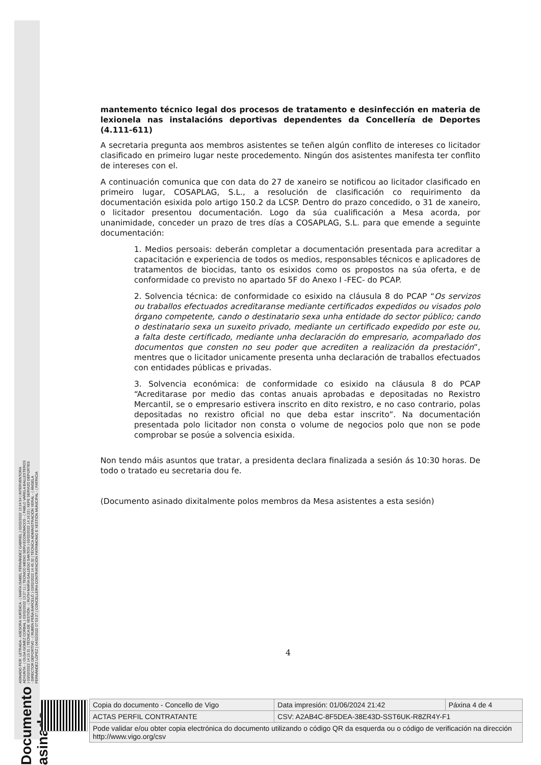ASINADO POR: LETRADA - ASESORA XURÍDICA - ( MARÍA ISABEL FERNÁNDEZ GABRIEL ) 03/02/2022 13:24:54 | INTERVENTORA ADXUNTA - ( OLGA GOMEZ CORBAL ) 03/02/2022 13:27:11 | TECNICO MEDIO SERV.ECONOMICOS - ( PABLO VARELA BALLESTEROS ) 03/02/2022 14:15:31 | TÉCNICA DE XESTIÓN - ( RUTH MARÍA GALLEGO SANTOS ) 03/02/2022 14:16:23 | XEFE SERVIZO DEPORTES - DIRECTOR DEPORTIVO - ( RUBÉN PEÑA BARCELÓ ) 03/02/2022 14:45:32 | TÉCNICA ADMINISTRACIÓN XERAL - ( ÁNGELA FERNÁNDEZ LÓPEZ ) 04/02/2022 07:53:27 | CONCELLEIRA CONTRATACIÓN PATRIMONIO E XESTIÓN MUNICIPAL - ( PATRICIA
Documento asinado
mantemento técnico legal dos procesos de tratamento e desinfección en materia de lexionela nas instalacións deportivas dependentes da Concellería de Deportes (4.111-611)
A secretaria pregunta aos membros asistentes se teñen algún conflito de intereses co licitador clasificado en primeiro lugar neste procedemento. Ningún dos asistentes manifesta ter conflito de intereses con el.
A continuación comunica que con data do 27 de xaneiro se notificou ao licitador clasificado en primeiro lugar, COSAPLAG, S.L., a resolución de clasificación co requirimento da documentación esixida polo artigo 150.2 da LCSP. Dentro do prazo concedido, o 31 de xaneiro, o licitador presentou documentación. Logo da súa cualificación a Mesa acorda, por unanimidade, conceder un prazo de tres días a COSAPLAG, S.L. para que emende a seguinte documentación:
1. Medios persoais: deberán completar a documentación presentada para acreditar a capacitación e experiencia de todos os medios, responsables técnicos e aplicadores de tratamentos de biocidas, tanto os esixidos como os propostos na súa oferta, e de conformidade co previsto no apartado 5F do Anexo I -FEC- do PCAP.
2. Solvencia técnica: de conformidade co esixido na cláusula 8 do PCAP “Os servizos ou traballos efectuados acreditaranse mediante certificados expedidos ou visados polo órgano competente, cando o destinatario sexa unha entidade do sector público; cando o destinatario sexa un suxeito privado, mediante un certificado expedido por este ou, a falta deste certificado, mediante unha declaración do empresario, acompañado dos documentos que consten no seu poder que acrediten a realización da prestación”, mentres que o licitador unicamente presenta unha declaración de traballos efectuados con entidades públicas e privadas.
3. Solvencia económica: de conformidade co esixido na cláusula 8 do PCAP “Acreditarase por medio das contas anuais aprobadas e depositadas no Rexistro Mercantil, se o empresario estivera inscrito en dito rexistro, e no caso contrario, polas depositadas no rexistro oficial no que deba estar inscrito”. Na documentación presentada polo licitador non consta o volume de negocios polo que non se pode comprobar se posúe a solvencia esixida.
Non tendo máis asuntos que tratar, a presidenta declara finalizada a sesión ás 10:30 horas. De todo o tratado eu secretaria dou fe.
(Documento asinado dixitalmente polos membros da Mesa asistentes a esta sesión)
4
| Copia do documento - Concello de Vigo | Data impresión: 01/06/2024 21:42 | Páxina 4 de 4 |
| ACTAS PERFIL CONTRATANTE | CSV: A2AB4C-8F5DEA-38E43D-SST6UK-R8ZR4Y-F1 | |
| Pode validar e/ou obter copia electrónica do documento utilizando o código QR da esquerda ou o código de verificación na dirección http://www.vigo.org/csv | | |